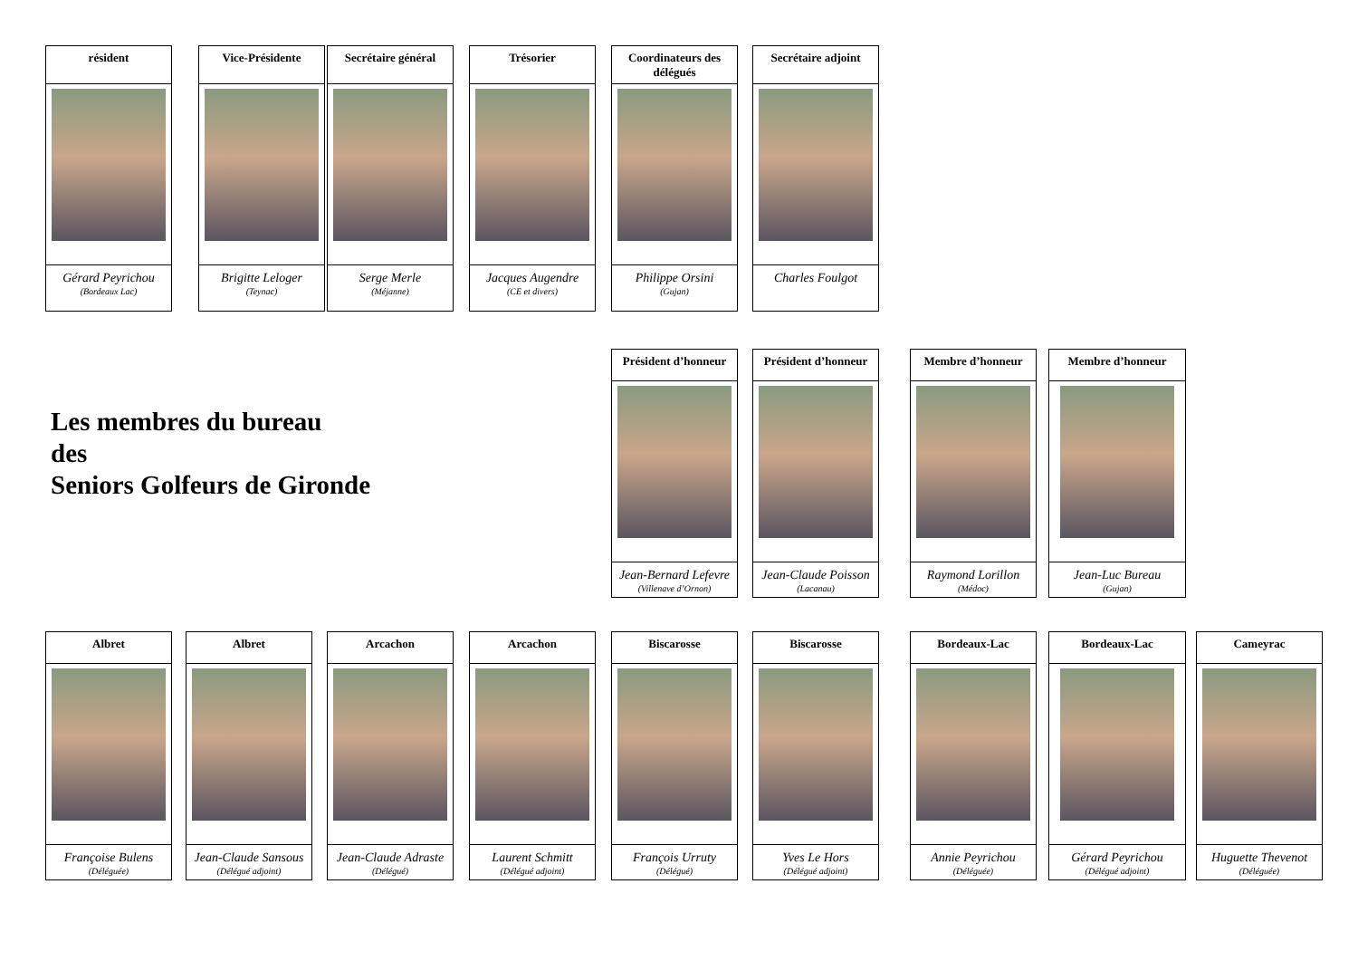résident
Gérard Peyrichou
(Bordeaux Lac)
Vice-Présidente
Brigitte Leloger
(Teynac)
Secrétaire général
Serge Merle
(Méjanne)
Trésorier
Jacques Augendre
(CE et divers)
Coordinateurs des délégués
Philippe Orsini
(Gujan)
Secrétaire adjoint
Charles Foulgot
Les membres du bureau
des
Seniors Golfeurs de Gironde
Président d’honneur
Jean-Bernard Lefevre
(Villenave d’Ornon)
Président d’honneur
Jean-Claude Poisson
(Lacanau)
Membre d’honneur
Raymond Lorillon
(Médoc)
Membre d’honneur
Jean-Luc Bureau
(Gujan)
Albret
Françoise Bulens
(Déléguée)
Albret
Jean-Claude Sansous
(Délégué adjoint)
Arcachon
Jean-Claude Adraste
(Délégué)
Arcachon
Laurent Schmitt
(Délégué adjoint)
Biscarosse
François Urruty
(Délégué)
Biscarosse
Yves Le Hors
(Délégué adjoint)
Bordeaux-Lac
Annie Peyrichou
(Déléguée)
Bordeaux-Lac
Gérard Peyrichou
(Délégué adjoint)
Cameyrac
Huguette Thevenot
(Déléguée)